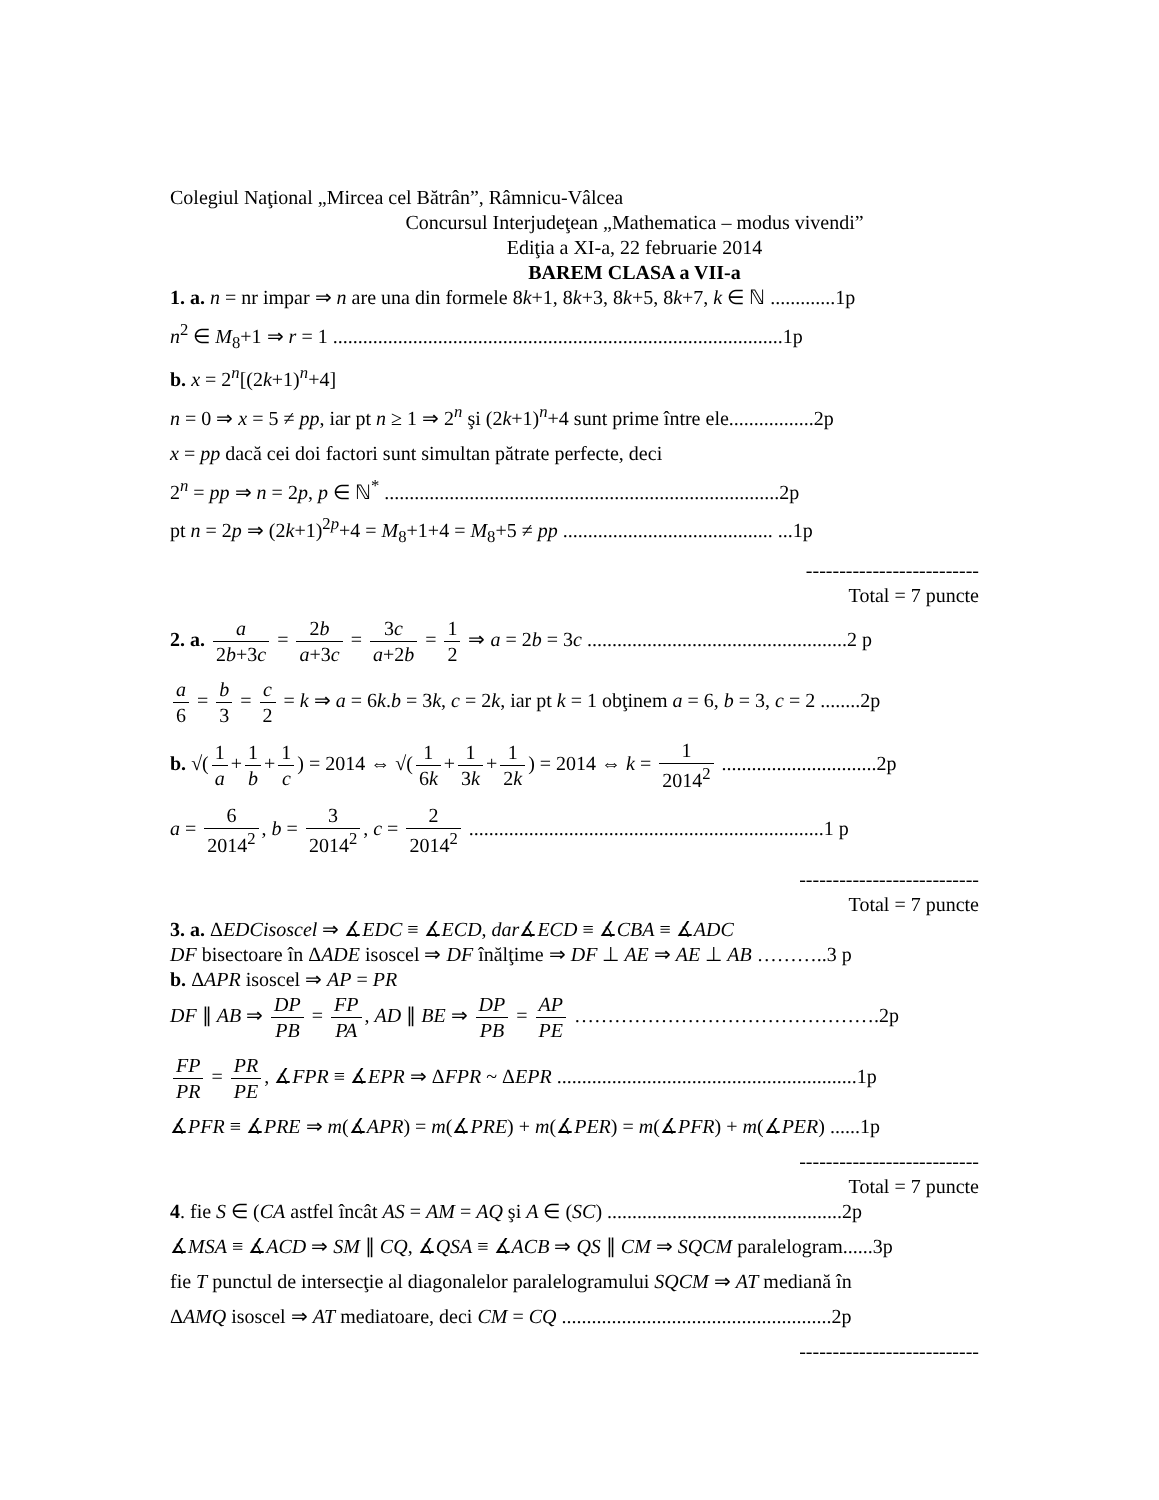Colegiul Naţional „Mircea cel Bătrân”, Râmnicu-Vâlcea
Concursul Interjudeţean „Mathematica – modus vivendi”
Ediţia a XI-a, 22 februarie 2014
BAREM CLASA a VII-a
1. a. n = nr impar ⇒ n are una din formele 8k+1, 8k+3, 8k+5, 8k+7, k ∈ ℕ .............1p
n<sup>2</sup> ∈ M<sub>8</sub>+1 ⇒ r = 1 ..........................................................................................1p
b. x = 2<sup>n</sup>[(2k+1)<sup>n</sup>+4]
n = 0 ⇒ x = 5 ≠ pp, iar pt n ≥ 1 ⇒ 2<sup>n</sup> şi (2k+1)<sup>n</sup>+4 sunt prime între ele.................2p
x = pp dacă cei doi factori sunt simultan pătrate perfecte, deci
2<sup>n</sup> = pp ⇒ n = 2p, p ∈ ℕ<sup>*</sup> ...............................................................................2p
pt n = 2p ⇒ (2k+1)<sup>2p</sup>+4 = M<sub>8</sub>+1+4 = M<sub>8</sub>+5 ≠ pp .......................................... ...1p
--------------------------
Total = 7 puncte
2. a. a 2b+3c = 2b a+3c = 3c a+2b = 1 2 ⇒ a = 2b = 3c ....................................................2 p
a 6 = b 3 = c 2 = k ⇒ a = 6k.b = 3k, c = 2k, iar pt k = 1 obţinem a = 6, b = 3, c = 2 ........2p
b. √(1 a + 1 b + 1 c) = 2014 ⇔ √(1 6k + 1 3k + 1 2k) = 2014 ⇔ k = 1 2014<sup>2</sup> ...............................2p
a = 6 2014<sup>2</sup>, b = 3 2014<sup>2</sup>, c = 2 2014<sup>2</sup> .......................................................................1 p
---------------------------
Total = 7 puncte
3. a. ΔEDCisoscel ⇒ ∡EDC ≡ ∡ECD, dar∡ECD ≡ ∡CBA ≡ ∡ADC
DF bisectoare în ΔADE isoscel ⇒ DF înălţime ⇒ DF ⊥ AE ⇒ AE ⊥ AB ………..3 p
b. ΔAPR isoscel ⇒ AP = PR
DF ∥ AB ⇒ DP PB = FP PA, AD ∥ BE ⇒ DP PB = AP PE ……………………………………….2p
FP PR = PR PE, ∡FPR ≡ ∡EPR ⇒ ΔFPR ~ ΔEPR ............................................................1p
∡PFR ≡ ∡PRE ⇒ m(∡APR) = m(∡PRE) + m(∡PER) = m(∡PFR) + m(∡PER) ......1p
---------------------------
Total = 7 puncte
4. fie S ∈ (CA astfel încât AS = AM = AQ şi A ∈ (SC) ...............................................2p
∡MSA ≡ ∡ACD ⇒ SM ∥ CQ, ∡QSA ≡ ∡ACB ⇒ QS ∥ CM ⇒ SQCM paralelogram......3p
fie T punctul de intersecţie al diagonalelor paralelogramului SQCM ⇒ AT mediană în
ΔAMQ isoscel ⇒ AT mediatoare, deci CM = CQ ......................................................2p
---------------------------